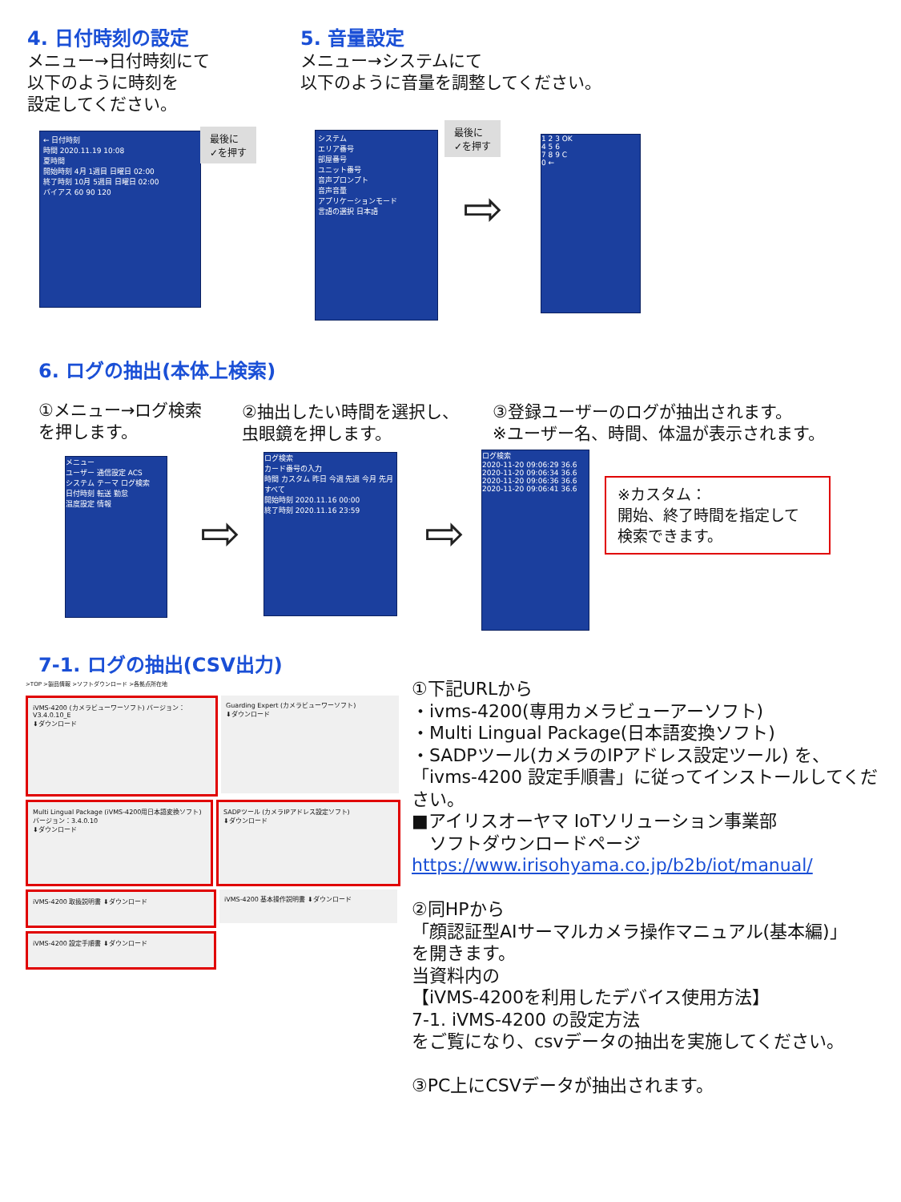4. 日付時刻の設定
メニュー→日付時刻にて
以下のように時刻を
設定してください。
5. 音量設定
メニュー→システムにて
以下のように音量を調整してください。
← 日付時刻
時間 2020.11.19 10:08
夏時間
開始時刻 4月 1週目 日曜日 02:00
終了時刻 10月 5週目 日曜日 02:00
バイアス 60 90 120
最後に
✓を押す
システム
エリア番号
部屋番号
ユニット番号
音声プロンプト
音声音量
アプリケーションモード
言語の選択 日本語
最後に
✓を押す
⇨
1 2 3 OK
4 5 6
7 8 9 C
0 ←
6. ログの抽出(本体上検索)
①メニュー→ログ検索
を押します。
②抽出したい時間を選択し、
虫眼鏡を押します。
③登録ユーザーのログが抽出されます。
※ユーザー名、時間、体温が表示されます。
メニュー
ユーザー 通信設定 ACS
システム テーマ ログ検索
日付時刻 転送 勤怠
温度設定 情報
⇨
ログ検索
カード番号の入力
時間 カスタム 昨日 今週 先週 今月 先月 すべて
開始時刻 2020.11.16 00:00
終了時刻 2020.11.16 23:59
⇨
ログ検索
2020-11-20 09:06:29 36.6
2020-11-20 09:06:34 36.6
2020-11-20 09:06:36 36.6
2020-11-20 09:06:41 36.6
※カスタム：
開始、終了時間を指定して
検索できます。
7-1. ログの抽出(CSV出力)
>TOP >製品情報 >ソフトダウンロード >各拠点所在地
iVMS-4200 (カメラビューワーソフト) バージョン：V3.4.0.10_E
⬇ダウンロード
Guarding Expert (カメラビューワーソフト)
⬇ダウンロード
Multi Lingual Package (iVMS-4200用日本語変換ソフト) バージョン：3.4.0.10
⬇ダウンロード
SADPツール (カメラIPアドレス設定ソフト)
⬇ダウンロード
iVMS-4200 取扱説明書 ⬇ダウンロード iVMS-4200 基本操作説明書 ⬇ダウンロード
iVMS-4200 設定手順書 ⬇ダウンロード
①下記URLから
・ivms-4200(専用カメラビューアーソフト)
・Multi Lingual Package(日本語変換ソフト)
・SADPツール(カメラのIPアドレス設定ツール) を、
「ivms-4200 設定手順書」に従ってインストールしてください。
■アイリスオーヤマ IoTソリューション事業部
　ソフトダウンロードページ
https://www.irisohyama.co.jp/b2b/iot/manual/
②同HPから
「顔認証型AIサーマルカメラ操作マニュアル(基本編)」
を開きます。
当資料内の
【iVMS-4200を利用したデバイス使用方法】
7-1. iVMS-4200 の設定方法
をご覧になり、csvデータの抽出を実施してください。
③PC上にCSVデータが抽出されます。